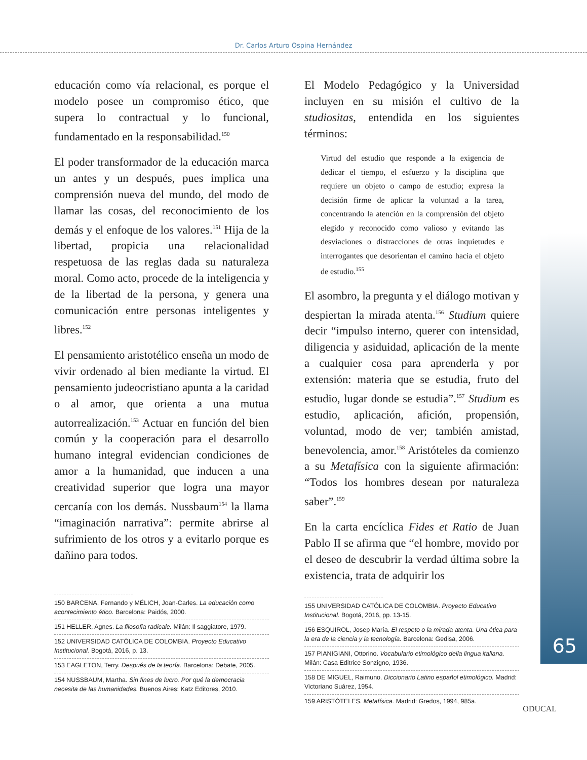Dr. Carlos Arturo Ospina Hernández
educación como vía relacional, es porque el modelo posee un compromiso ético, que supera lo contractual y lo funcional, fundamentado en la responsabilidad.<sup>150</sup>
El poder transformador de la educación marca un antes y un después, pues implica una comprensión nueva del mundo, del modo de llamar las cosas, del reconocimiento de los demás y el enfoque de los valores.<sup>151</sup> Hija de la libertad, propicia una relacionalidad respetuosa de las reglas dada su naturaleza moral. Como acto, procede de la inteligencia y de la libertad de la persona, y genera una comunicación entre personas inteligentes y libres.<sup>152</sup>
El pensamiento aristotélico enseña un modo de vivir ordenado al bien mediante la virtud. El pensamiento judeocristiano apunta a la caridad o al amor, que orienta a una mutua autorrealización.<sup>153</sup> Actuar en función del bien común y la cooperación para el desarrollo humano integral evidencian condiciones de amor a la humanidad, que inducen a una creatividad superior que logra una mayor cercanía con los demás. Nussbaum<sup>154</sup> la llama “imaginación narrativa”: permite abrirse al sufrimiento de los otros y a evitarlo porque es dañino para todos.
150 BARCENA, Fernando y MÉLICH, Joan-Carles. La educación como acontecimiento ético. Barcelona: Paidós, 2000.
151 HELLER, Agnes. La filosofia radicale. Milán: Il saggiatore, 1979.
152 UNIVERSIDAD CATÓLICA DE COLOMBIA. Proyecto Educativo Institucional. Bogotá, 2016, p. 13.
153 EAGLETON, Terry. Después de la teoría. Barcelona: Debate, 2005.
154 NUSSBAUM, Martha. Sin fines de lucro. Por qué la democracia necesita de las humanidades. Buenos Aires: Katz Editores, 2010.
El Modelo Pedagógico y la Universidad incluyen en su misión el cultivo de la studiositas, entendida en los siguientes términos:
Virtud del estudio que responde a la exigencia de dedicar el tiempo, el esfuerzo y la disciplina que requiere un objeto o campo de estudio; expresa la decisión firme de aplicar la voluntad a la tarea, concentrando la atención en la comprensión del objeto elegido y reconocido como valioso y evitando las desviaciones o distracciones de otras inquietudes e interrogantes que desorientan el camino hacia el objeto de estudio.<sup>155</sup>
El asombro, la pregunta y el diálogo motivan y despiertan la mirada atenta.<sup>156</sup> Studium quiere decir “impulso interno, querer con intensidad, diligencia y asiduidad, aplicación de la mente a cualquier cosa para aprenderla y por extensión: materia que se estudia, fruto del estudio, lugar donde se estudia”.<sup>157</sup> Studium es estudio, aplicación, afición, propensión, voluntad, modo de ver; también amistad, benevolencia, amor.<sup>158</sup> Aristóteles da comienzo a su Metafísica con la siguiente afirmación: “Todos los hombres desean por naturaleza saber”.<sup>159</sup>
En la carta encíclica Fides et Ratio de Juan Pablo II se afirma que “el hombre, movido por el deseo de descubrir la verdad última sobre la existencia, trata de adquirir los
155 UNIVERSIDAD CATÓLICA DE COLOMBIA. Proyecto Educativo Institucional. Bogotá, 2016, pp. 13-15.
156 ESQUIROL, Josep María. El respeto o la mirada atenta. Una ética para la era de la ciencia y la tecnología. Barcelona: Gedisa, 2006.
157 PIANIGIANI, Ottorino. Vocabulario etimológico della lingua italiana. Milán: Casa Editrice Sonzigno, 1936.
158 DE MIGUEL, Raimuno. Diccionario Latino español etimológico. Madrid: Victoriano Suárez, 1954.
159 ARISTÓTELES. Metafísica. Madrid: Gredos, 1994, 985a.
65
ODUCAL